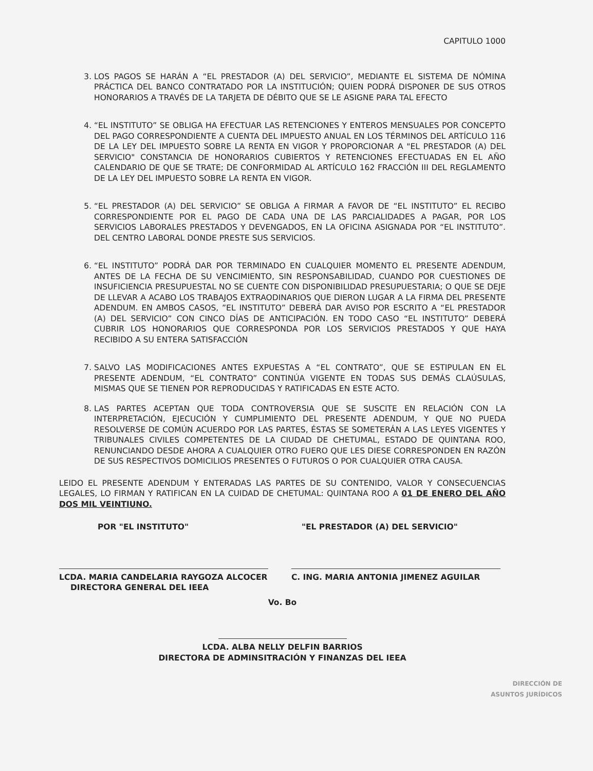CAPITULO 1000
3. LOS PAGOS SE HARÁN A “EL PRESTADOR (A) DEL SERVICIO”, MEDIANTE EL SISTEMA DE NÓMINA PRÁCTICA DEL BANCO CONTRATADO POR LA INSTITUCIÓN; QUIEN PODRÁ DISPONER DE SUS OTROS HONORARIOS A TRAVÉS DE LA TARJETA DE DÉBITO QUE SE LE ASIGNE PARA TAL EFECTO
4. “EL INSTITUTO” SE OBLIGA HA EFECTUAR LAS RETENCIONES Y ENTEROS MENSUALES POR CONCEPTO DEL PAGO CORRESPONDIENTE A CUENTA DEL IMPUESTO ANUAL EN LOS TÉRMINOS DEL ARTÍCULO 116 DE LA LEY DEL IMPUESTO SOBRE LA RENTA EN VIGOR Y PROPORCIONAR A "EL PRESTADOR (A) DEL SERVICIO" CONSTANCIA DE HONORARIOS CUBIERTOS Y RETENCIONES EFECTUADAS EN EL AÑO CALENDARIO DE QUE SE TRATE; DE CONFORMIDAD AL ARTÍCULO 162 FRACCIÓN III DEL REGLAMENTO DE LA LEY DEL IMPUESTO SOBRE LA RENTA EN VIGOR.
5. “EL PRESTADOR (A) DEL SERVICIO” SE OBLIGA A FIRMAR A FAVOR DE “EL INSTITUTO” EL RECIBO CORRESPONDIENTE POR EL PAGO DE CADA UNA DE LAS PARCIALIDADES A PAGAR, POR LOS SERVICIOS LABORALES PRESTADOS Y DEVENGADOS, EN LA OFICINA ASIGNADA POR “EL INSTITUTO”. DEL CENTRO LABORAL DONDE PRESTE SUS SERVICIOS.
6. “EL INSTITUTO” PODRÁ DAR POR TERMINADO EN CUALQUIER MOMENTO EL PRESENTE ADENDUM, ANTES DE LA FECHA DE SU VENCIMIENTO, SIN RESPONSABILIDAD, CUANDO POR CUESTIONES DE INSUFICIENCIA PRESUPUESTAL NO SE CUENTE CON DISPONIBILIDAD PRESUPUESTARIA; O QUE SE DEJE DE LLEVAR A ACABO LOS TRABAJOS EXTRAODINARIOS QUE DIERON LUGAR A LA FIRMA DEL PRESENTE ADENDUM. EN AMBOS CASOS, ”EL INSTITUTO” DEBERÁ DAR AVISO POR ESCRITO A “EL PRESTADOR (A) DEL SERVICIO” CON CINCO DÍAS DE ANTICIPACIÓN. EN TODO CASO “EL INSTITUTO” DEBERÁ CUBRIR LOS HONORARIOS QUE CORRESPONDA POR LOS SERVICIOS PRESTADOS Y QUE HAYA RECIBIDO A SU ENTERA SATISFACCIÓN
7. SALVO LAS MODIFICACIONES ANTES EXPUESTAS A “EL CONTRATO”, QUE SE ESTIPULAN EN EL PRESENTE ADENDUM, “EL CONTRATO” CONTINÚA VIGENTE EN TODAS SUS DEMÁS CLAÚSULAS, MISMAS QUE SE TIENEN POR REPRODUCIDAS Y RATIFICADAS EN ESTE ACTO.
8. LAS PARTES ACEPTAN QUE TODA CONTROVERSIA QUE SE SUSCITE EN RELACIÓN CON LA INTERPRETACIÓN, EJECUCIÓN Y CUMPLIMIENTO DEL PRESENTE ADENDUM, Y QUE NO PUEDA RESOLVERSE DE COMÚN ACUERDO POR LAS PARTES, ÉSTAS SE SOMETERÁN A LAS LEYES VIGENTES Y TRIBUNALES CIVILES COMPETENTES DE LA CIUDAD DE CHETUMAL, ESTADO DE QUINTANA ROO, RENUNCIANDO DESDE AHORA A CUALQUIER OTRO FUERO QUE LES DIESE CORRESPONDEN EN RAZÓN DE SUS RESPECTIVOS DOMICILIOS PRESENTES O FUTUROS O POR CUALQUIER OTRA CAUSA.
LEIDO EL PRESENTE ADENDUM Y ENTERADAS LAS PARTES DE SU CONTENIDO, VALOR Y CONSECUENCIAS LEGALES, LO FIRMAN Y RATIFICAN EN LA CUIDAD DE CHETUMAL: QUINTANA ROO A 01 DE ENERO DEL AÑO DOS MIL VEINTIUNO.
POR "EL INSTITUTO"
LCDA. MARIA CANDELARIA RAYGOZA ALCOCER
DIRECTORA GENERAL DEL IEEA
"EL PRESTADOR (A) DEL SERVICIO"
C. ING. MARIA ANTONIA JIMENEZ AGUILAR
Vo. Bo
LCDA. ALBA NELLY DELFIN BARRIOS
DIRECTORA DE ADMINSITRACIÓN Y FINANZAS DEL IEEA
DIRECCIÓN DE
ASUNTOS JURÍDICOS